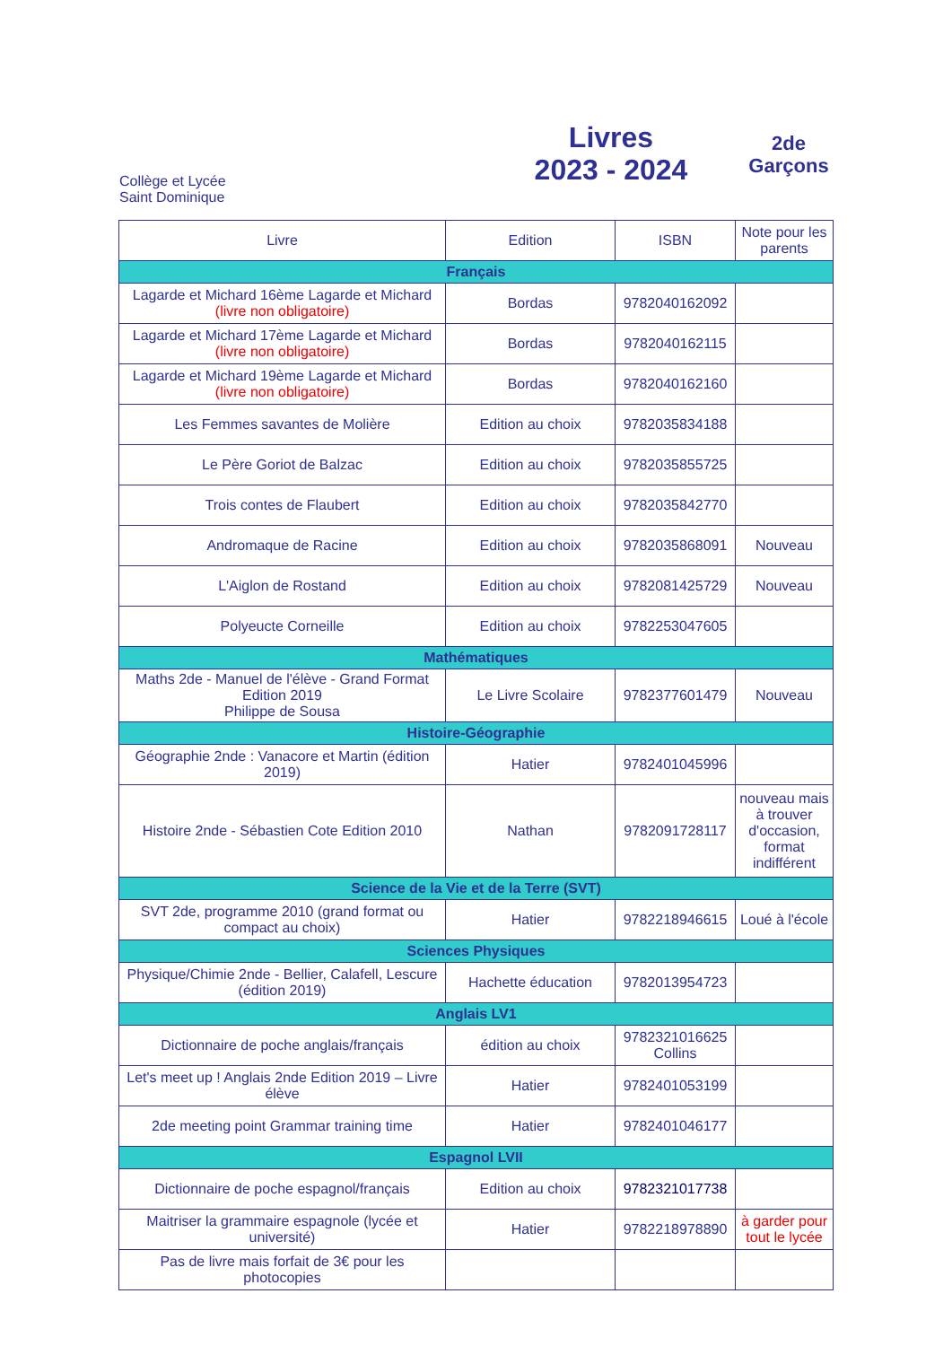Collège et Lycée
Saint Dominique
Livres
2023 - 2024
2de
Garçons
| Livre | Edition | ISBN | Note pour les parents |
| --- | --- | --- | --- |
| Français | | | |
| Lagarde et Michard 16ème Lagarde et Michard (livre non obligatoire) | Bordas | 9782040162092 | |
| Lagarde et Michard 17ème Lagarde et Michard (livre non obligatoire) | Bordas | 9782040162115 | |
| Lagarde et Michard 19ème Lagarde et Michard (livre non obligatoire) | Bordas | 9782040162160 | |
| Les Femmes savantes de Molière | Edition au choix | 9782035834188 | |
| Le Père Goriot de Balzac | Edition au choix | 9782035855725 | |
| Trois contes de Flaubert | Edition au choix | 9782035842770 | |
| Andromaque de Racine | Edition au choix | 9782035868091 | Nouveau |
| L'Aiglon de Rostand | Edition au choix | 9782081425729 | Nouveau |
| Polyeucte Corneille | Edition au choix | 9782253047605 | |
| Mathématiques | | | |
| Maths 2de - Manuel de l'élève - Grand Format Edition 2019 Philippe de Sousa | Le Livre Scolaire | 9782377601479 | Nouveau |
| Histoire-Géographie | | | |
| Géographie 2nde : Vanacore et Martin (édition 2019) | Hatier | 9782401045996 | |
| Histoire 2nde - Sébastien Cote Edition 2010 | Nathan | 9782091728117 | nouveau mais à trouver d'occasion, format indifférent |
| Science de la Vie et de la Terre (SVT) | | | |
| SVT 2de, programme 2010 (grand format ou compact au choix) | Hatier | 9782218946615 | Loué à l'école |
| Sciences Physiques | | | |
| Physique/Chimie 2nde - Bellier, Calafell, Lescure (édition 2019) | Hachette éducation | 9782013954723 | |
| Anglais LV1 | | | |
| Dictionnaire de poche anglais/français | édition au choix | 9782321016625 Collins | |
| Let's meet up ! Anglais 2nde Edition 2019 – Livre élève | Hatier | 9782401053199 | |
| 2de meeting point Grammar training time | Hatier | 9782401046177 | |
| Espagnol LVII | | | |
| Dictionnaire de poche espagnol/français | Edition au choix | 9782321017738 | |
| Maitriser la grammaire espagnole (lycée et université) | Hatier | 9782218978890 | à garder pour tout le lycée |
| Pas de livre mais forfait de 3€ pour les photocopies | | | |